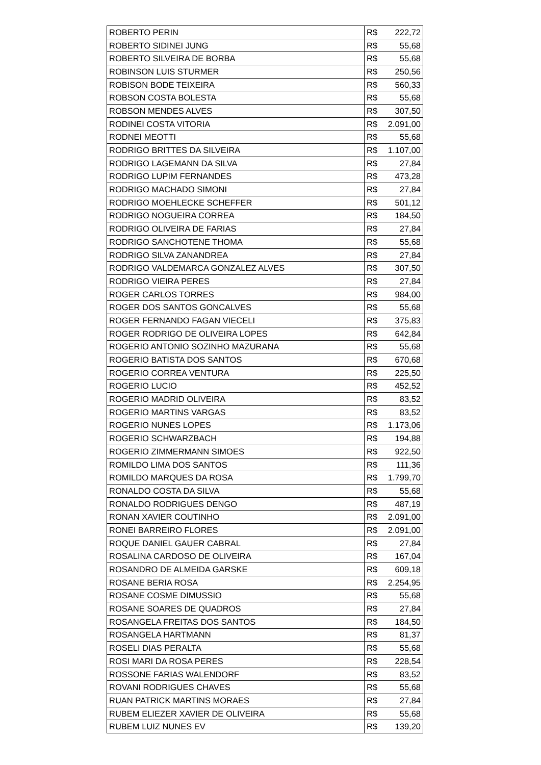| ROBERTO PERIN | R$ | 222,72 |
| ROBERTO SIDINEI JUNG | R$ | 55,68 |
| ROBERTO SILVEIRA DE BORBA | R$ | 55,68 |
| ROBINSON LUIS STURMER | R$ | 250,56 |
| ROBISON BODE TEIXEIRA | R$ | 560,33 |
| ROBSON COSTA BOLESTA | R$ | 55,68 |
| ROBSON MENDES ALVES | R$ | 307,50 |
| RODINEI COSTA VITORIA | R$ | 2.091,00 |
| RODNEI MEOTTI | R$ | 55,68 |
| RODRIGO BRITTES DA SILVEIRA | R$ | 1.107,00 |
| RODRIGO LAGEMANN DA SILVA | R$ | 27,84 |
| RODRIGO LUPIM FERNANDES | R$ | 473,28 |
| RODRIGO MACHADO SIMONI | R$ | 27,84 |
| RODRIGO MOEHLECKE SCHEFFER | R$ | 501,12 |
| RODRIGO NOGUEIRA CORREA | R$ | 184,50 |
| RODRIGO OLIVEIRA DE FARIAS | R$ | 27,84 |
| RODRIGO SANCHOTENE THOMA | R$ | 55,68 |
| RODRIGO SILVA ZANANDREA | R$ | 27,84 |
| RODRIGO VALDEMARCA GONZALEZ ALVES | R$ | 307,50 |
| RODRIGO VIEIRA PERES | R$ | 27,84 |
| ROGER CARLOS TORRES | R$ | 984,00 |
| ROGER DOS SANTOS GONCALVES | R$ | 55,68 |
| ROGER FERNANDO FAGAN VIECELI | R$ | 375,83 |
| ROGER RODRIGO DE OLIVEIRA LOPES | R$ | 642,84 |
| ROGERIO ANTONIO SOZINHO MAZURANA | R$ | 55,68 |
| ROGERIO BATISTA DOS SANTOS | R$ | 670,68 |
| ROGERIO CORREA VENTURA | R$ | 225,50 |
| ROGERIO LUCIO | R$ | 452,52 |
| ROGERIO MADRID OLIVEIRA | R$ | 83,52 |
| ROGERIO MARTINS VARGAS | R$ | 83,52 |
| ROGERIO NUNES LOPES | R$ | 1.173,06 |
| ROGERIO SCHWARZBACH | R$ | 194,88 |
| ROGERIO ZIMMERMANN SIMOES | R$ | 922,50 |
| ROMILDO LIMA DOS SANTOS | R$ | 111,36 |
| ROMILDO MARQUES DA ROSA | R$ | 1.799,70 |
| RONALDO COSTA DA SILVA | R$ | 55,68 |
| RONALDO RODRIGUES DENGO | R$ | 487,19 |
| RONAN XAVIER COUTINHO | R$ | 2.091,00 |
| RONEI BARREIRO FLORES | R$ | 2.091,00 |
| ROQUE DANIEL GAUER CABRAL | R$ | 27,84 |
| ROSALINA CARDOSO DE OLIVEIRA | R$ | 167,04 |
| ROSANDRO DE ALMEIDA GARSKE | R$ | 609,18 |
| ROSANE BERIA ROSA | R$ | 2.254,95 |
| ROSANE COSME DIMUSSIO | R$ | 55,68 |
| ROSANE SOARES DE QUADROS | R$ | 27,84 |
| ROSANGELA FREITAS DOS SANTOS | R$ | 184,50 |
| ROSANGELA HARTMANN | R$ | 81,37 |
| ROSELI DIAS PERALTA | R$ | 55,68 |
| ROSI MARI DA ROSA PERES | R$ | 228,54 |
| ROSSONE FARIAS WALENDORF | R$ | 83,52 |
| ROVANI RODRIGUES CHAVES | R$ | 55,68 |
| RUAN PATRICK MARTINS MORAES | R$ | 27,84 |
| RUBEM ELIEZER XAVIER DE OLIVEIRA | R$ | 55,68 |
| RUBEM LUIZ NUNES EV | R$ | 139,20 |